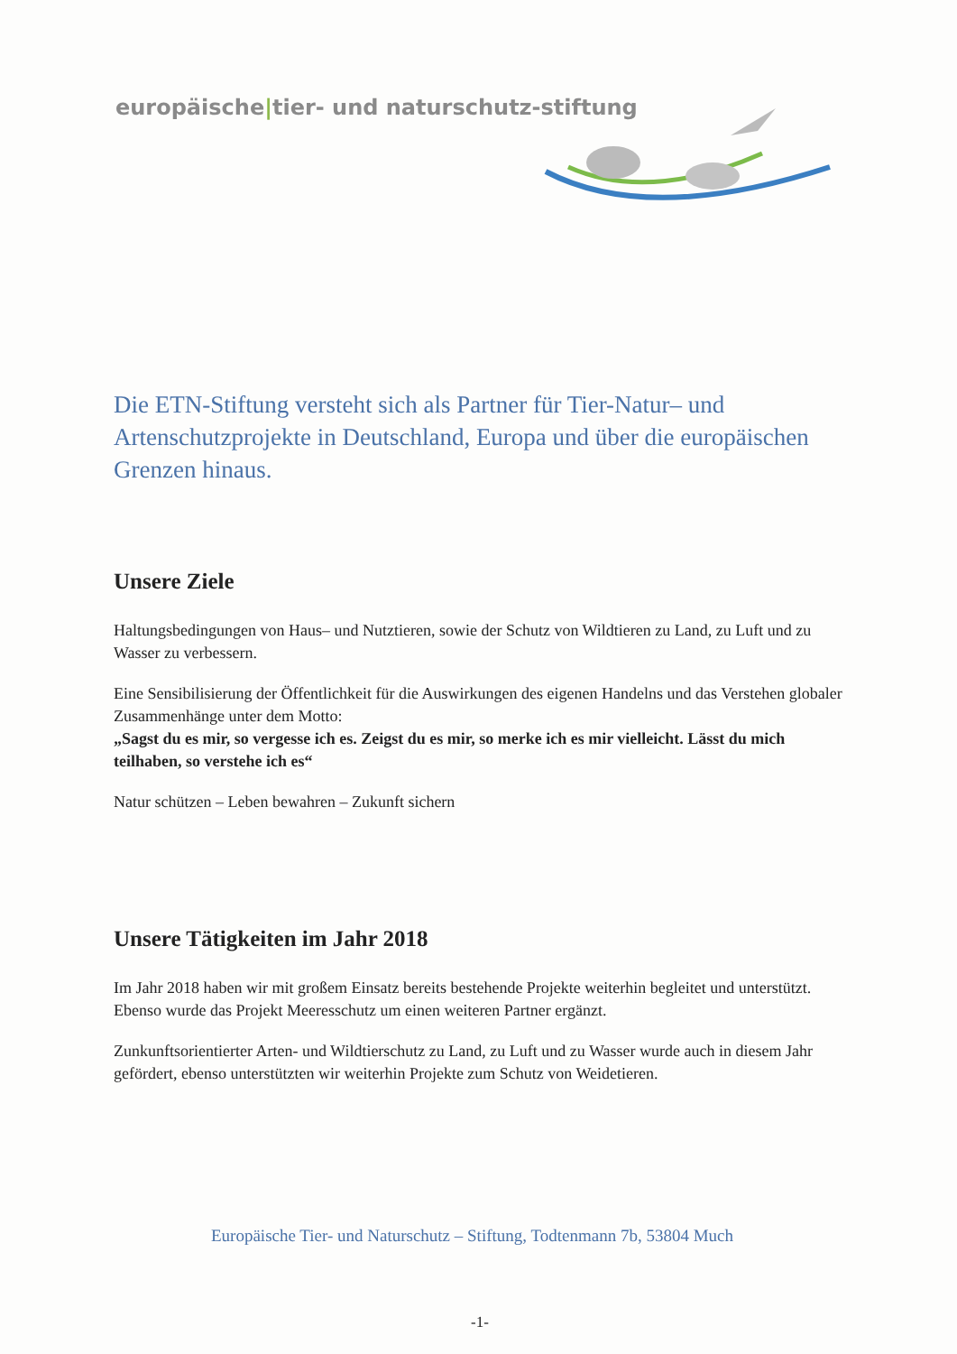europäische|tier- und naturschutz-stiftung
Die ETN-Stiftung versteht sich als Partner für Tier-Natur– und Artenschutzprojekte in Deutschland, Europa und über die europäischen Grenzen hinaus.
Unsere Ziele
Haltungsbedingungen von Haus– und Nutztieren, sowie der Schutz von Wildtieren zu Land, zu Luft und zu Wasser zu verbessern.
Eine Sensibilisierung der Öffentlichkeit für die Auswirkungen des eigenen Handelns und das Verstehen globaler Zusammenhänge unter dem Motto:
„Sagst du es mir, so vergesse ich es. Zeigst du es mir, so merke ich es mir vielleicht. Lässt du mich teilhaben, so verstehe ich es“
Natur schützen – Leben bewahren – Zukunft sichern
Unsere Tätigkeiten im Jahr 2018
Im Jahr 2018 haben wir mit großem Einsatz bereits bestehende Projekte weiterhin begleitet und unterstützt. Ebenso wurde das Projekt Meeresschutz um einen weiteren Partner ergänzt.
Zunkunftsorientierter Arten- und Wildtierschutz zu Land, zu Luft und zu Wasser wurde auch in diesem Jahr gefördert, ebenso unterstützten wir weiterhin Projekte zum Schutz von Weidetieren.
Europäische Tier- und Naturschutz – Stiftung, Todtenmann 7b, 53804 Much
-1-